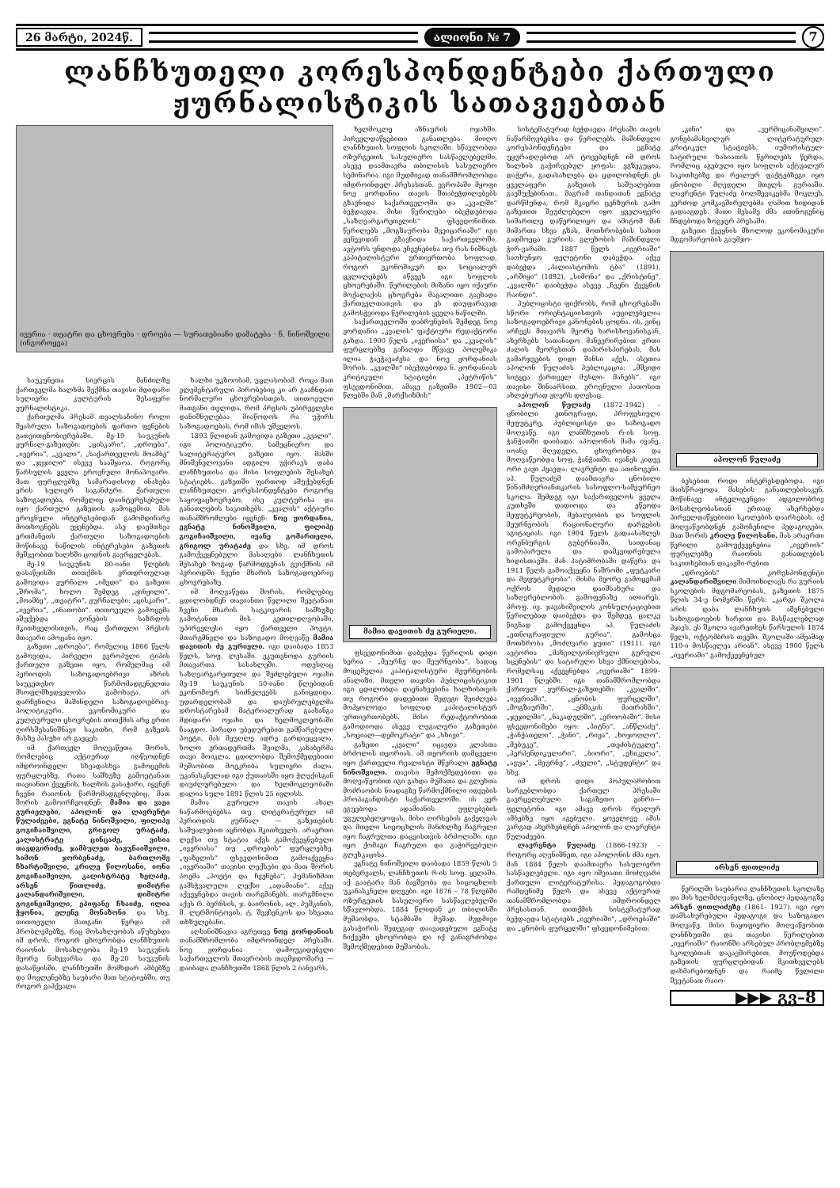26 მარტი, 2024წ. ალიონი № 7 7
ლანჩხუთელი კორესპონდენტები ქართული ჟურნალისტიკის სათავეებთან
ივერია · თეატრი და ცხოვრება · დროება — სურათებიანი დამატება · ნ. ნინოშვილი (ინგოროყვა)
საუკუნეთა სივრცის მანძილზე ქართველმა ხალხმა შექმნა თავისი მდიდარი სულიერი კულტურის შესაფერი ჟურნალისტიკა.
ქართულმა პრესამ თვალსაჩინო როლი შეასრულა საზოგადოების ფართო ფენების გათვითცნობიერებაში. მე-19 საუკუნის ჟურნალ-გაზეთები: „ცისკარი“, „დროება“, „ივერია“, „კვალი“, „საქართველოს მოამბე“ და „ჯეჯილი“ ისევე სააშყაოა, როგორც წარსულის ყველა ეროვნული მონაპოვარი. მათ ფურცლებზე სამარადისოდ ინახება ერის სულიერ საგანძური. ქართული საზოგადოება, რომელიც დაინტერესებული იყო ქართული გაზეთის გამოცემით, მას ეროვნული ინტერესებიდან გამომდინარე მოთხოვნებს უყენებდა. ასე დაემთხვა ერთმანეთს ქართული საზოგადოების მოწინავე ნაწილის ინტერესები გაზეთის მეშვეობით ხალხში ცოდნის გავრცელებას.
მე-19 საუკუნის 80-იანი წლების დასაწყისში თითქმის ერთდროულად გამოვიდა ჟურნალი „იმედი“ და გაზეთი „შრომა“, ხოლო შემდეგ „ჟინჟილი“, „მოამბე“, „თეატრი“, ჟურნალები: „ცისკარი“, „ივერია“, „ინათობი“. თითოეული გამოცემა აშუქებდა გონების საზრდოს მკითხველისთვის, რაც ქართული პრესის მთავარი ამოცანა იყო.
გაზეთი „დროება“, რომელიც 1866 წელს გამოვიდა, პირველი ევროპული ტიპის ქართული გაზეთი იყო, რომელმაც იმ პერიოდის საზოგადოებრივი აზრის საუკეთესო წარმომადგენელთა მსოფლმხედველობა გამოხატა. არ დარჩენილა მაშინდელი საზოგადოებრივ-პოლიტიკური, ეკონომიკური და კულტურული ცხოვრების თითქმის არც ერთი ღირსშესანიშნავი საკითხი, რომ გაზეთს მასზე პასუხი არ გაეცეს.
იმ ქართველ მოღვაწეთა შორის, რომლებიც აქტიურად იღწვოდნენ იმდროინდელი სხვადასხვა გამოცემის ფურცლებზე, რათა საშხუზე გამოეტანათ თავიანთი ქვეყნის, ხალხის გასაჭირი, იყვნენ ჩვენი რაიონის წარმომადგენლებიც. მათ შორის გამოირჩეოდნენ: მამია და ვაჟა გურიელები, აპოლონ და ლავრენტი წულაძეები, ეგნატე ნინოშვილი, ფილიპე გოგიჩაიშვილი, გრიგოლ ურატაძე, კალისტრატე ცინცაძე, ვისია თავდგირიძე, ჯამბულეთ ბაჟუნაიშვილი, სიმონ ჯორბენაძე, ბართლომე ჩხარტიშვილი, კრილე წილოსანი, იონა გოგიჩაიშვილი, კალისტრატე ხელაძე, არსენ წითლიძე, დიმიტრი კალანდარიშვილი, დიმიტრი გოგინეიშვილი, ეპიფანე ჩხაიძე, ილია ჭყონია, ელენე მონაზონი და სხვ. თითოეული მათგანი წერდა იმ პრობლემებზე, რაც მოსახლეობას აწუხებდა იმ დროს, როგორ ცხოვრობდა ლანჩხუთის რაიონის მოსახლეობა მე-19 საუკუნის მეორე ნახევარსა და მე-20 საუკუნის დასაწყისში. ლანჩხუთში მომხდარ ამბებზე და მოვლენებზე საუბარი მათ სტატიებში, თუ როგორ გაჰქვალა
ხალხი უკზოობამ, უცლასობამ. როცა მათ ელემენტარული პირობებიც კი არ გააჩნდათ ნორმალური ცხოვრებისთვის. თითოეული მათგანი თვლიდა, რომ პრესის უპირველესი დანიშნულებაა მიაწოდოს რა უჭირს საზოგადოებას, რომ იმას უშველოს.
1893 წლიდან გამოვიდა გაზეთი „კვალი“. იგი პოლიტიკური, სამეცნიერო და სალიტერატურო გაზეთი იყო. მასში მნიშვნელოვანი ადგილი უჭირავს დაბა ლანჩხუთისა და მისი სოფლების შესახებ სტატიებს. გაზეთში ფართოდ აშუქებდნენ ლანჩხუთელი კორესპონდენტები როგორც საყოფაცხოვრებო, ისე კულტურისა და განათლების საკითხებს. „კვალის“ აქტიური თანამშრომლები იყვნენ: ნოე ჟორდანია, ეგნატე ნინოშვილი, ფილიპე გოგიჩაიშვილი, ივანე გომართელი, გრიგოლ ურატაძე და სხვ. იმ დროს გამოქვეყნებული მასალები ლანჩხუთის შესახებ ზოგად წარმოდგენას გვიქმნის იმ პერიოდში ჩვენი მხარის საზოგადოებრივ ცხოვრებაზე.
იმ მოღვაწეთა შორის, რომლებიც ცდილობდნენ თავიანთი წვლილი შეეტანათ ჩვენი მხარის სატკივარის საშხუზე გამოტანით მის კეთილდღეობაში, უპირველესი იყო ქართველი პოეტი, მთარგმნელი და საზოგადო მოღვაწე მამია დავითის ძე გურიელი. იგი დაიბადა 1853 წელს, სოფ. ლესაში. ეკუთვნოდა გურიის მთავართა სასახლეში. ოდესღაც საზღვარგარეთული და შეძლებული ოჯახი მე-19 საუკუნის 50-იანი წლებიდან ეკონომიურ სიძნელეებს განიცდიდა. უდარდელობამ და დაუსრულებელმა დროსტარებამ მატერიალურად გაახანგა მდიდარი ოჯახი და ხელმოკლეობაში ჩააგდო. პირადი უბედურებით გამწარებული პოეტი, მას მეუღლე ადრე გარდაეცვალა, ხოლო ერთადერთმა შვილმა, კახაბერმა თავი მოიკლა, ცდილობდა შემოქმედებითი მუშაობით მოეკრიბა სულიერი ძალა. უკანასკნელად იგი ქუთაისში იყო ჭლექისგან დაუძლურებული და ხელმოკლეობაში დალია სული 1891 წლის 25 ივლისს.
მამია გურიელი თავის ახალ ნაწარმოებებსა თუ ლიტერატურულ იმ პერიოდის ჟურნალ — გაზეთების საშუალებით აცნობდა მკითხველს. არაერთი ლექსი თუ სტატია აქვს გამოქვეყნებული „ივერიასა“ თუ „დროების“ ფურცლებზე. „ფაზელის“ ფსევდონიმით გამოაქვეყნა „ივერიაში“ თავისი ლექსები და მათ შორის პოემა „პოეტი და ჩვენება“, ჰუმანიზმით გამსჭვალული ლექსი „ადამიანი“. აქვე აქვეყნებდა თავის თარგმანებს. თარგმნილი აქვს რ. ბერნსის, ჯ. ბაირონის, ალ. პუშკინის, მ. ლერმონტოვის, ტ. შევჩენკოს და სხვათა თხზულებანი.
აღსანიშნავია აგრეთვე ნოე ჟორდანიას თანამშრომლობა იმდროინდელ პრესაში. ნოე ჟორდანია - დამოუკიდებელი საქართველოს მთავრობის თავმჯდომარე — დაიბადა ლანჩხუთში 1868 წლის 2 იანვარს,
ხელმოკლე აზნაურის ოჯახში. პირველდაწყებითი განათლება მიიღო ლანჩხუთის სოფლის სკოლაში. სწავლობდა ოზურგეთის სასულიერო სასწავლებელში, ასევე დაამთავრა თბილისის სასულიერო სემინარია. იგი მუდმივად თანამშრომლობდა იმდროინდელ პრესასთან. ევროპაში მყოფი ნოე ჟორდანია თავის შთაბეჭდილებებს გზავნიდა საქართველოში და „კვალში“ ბეჭდავდა. მისი წერილები იბეჭდებოდა „საზღვარგარეთელის“ ფსევდონიმით. წერილებს „მოგზაურობა შვეიცარიაში“ იგი ჟენევიდან გზავნიდა საქართველოში. ავტორს უნდოდა ეჩვენებინა თუ რას ნიშნავს კაპიტალისტური ურთიერთობა სოფლად, როგორ ეკონომიკურ და სოციალურ ცვლილებებს იწვევს იგი სოფლის ცხოვრებაში. წერილების მიზანი იყო იქაური მოქალაქის ცხოვრება მაგალითი გაეხადა ქართველთათვის და ეს დაუფარავად გამოსჭვიოდა წერილების ყველა ნაწილში.
საქართველოში დაბრუნების შემდეგ ნოე ჟორდანია „კვალის“ ფაქტიური რედაქტორი გახდა. 1900 წელს „ივერიისა“ და „კვალის“ ფურცლებზე გაჩაღდა მწვავე პოლემიკა ილია ჭავჭავაძესა და ნოე ჟორდანიას შორის. „კვალში“ იბეჭდებოდა ნ. ჟორდანიას კრიტიკული სტატიები „პეტრიწის“ ფსევდონიმით. ამავე გაზეთში 1902—03 წლებში მან „მარქსიზმის“
მამია დავითის ძე გურიელი.
ფსევდონიმით დაბეჭდა წერილის დიდი სერია - „მეურნე და მეურნეობა“, სადაც მოცემულია კაპიტალისტური მეურნეობის ანალიზი. მთელი თავისი პუბლიცისტიკით იგი ცდილობდა დაენახვებინა ხალხისთვის თუ როგორი დადებითი შედეგი შეიძლება მოჰყოლოდა სოფლად კაპიტალისტურ ურთიერთობებს. მისი რედაქტორობით გამოდიოდა ასევე ლეგალური გაზეთები „სოციალ—დემოკრატი“ და „სხივი“.
გაზეთი „კვალი“ იცავდა კლასთა ბრძოლის თეორიას. ამ თეორიის დამცველი იყო ქართველი რეალისტი მწერალი ეგნატე ნინოშვილი. თავისი შემოქმედებითი და მოღვაწეობით იგი გახდა მუშათა და გლეხთა მოძრაობის ნიადაგზე წარმოქმნილი იდეების პროპაგანდისტი საქართველოში. ის ვერ ეგუებოდა ადამიანის უფლებების უგულებელყოფას, მისი ღირსების გაქელვას და მთელი სიცოცხლის მანძილზე ჩაგრული იყო ჩაგრულთა დაცვისთვის ბრძოლაში. იგი იყო ქომაგი ჩაგრული და გაჭირვებული გლეხკაცისა.
ეგნატე ნინოშვილი დაიბადა 1859 წლის 5 თებერვალს, ლანჩხუთის რ-ის სოფ. ყელაში. აქ გაატარა მან ბავშვობა და სიცოცხლის უკანასკნელი დღეები. იგი 1876 – 78 წლებში ოზურგეთის სასულიერო სასწავლებელში სწავლობდა. 1884 წლიდან კი თბილისში მუშაობდა, სტამბაში მუშად. მუდმივი გასაჭირის შედეგად დაავადებული ეგნატე ჩიქვეში ცხოვრობდა და იქ განაგრძობდა შემოქმედებით მუშაობას.
სისტემატურად ბეჭდავდა პრესაში თავის ნაწარმოებებსა და წერილებს. მაშინდელი კორესპონდენტები და ეგნატე უყურადღებოდ არ ტოვებდნენ იმ დროს ხალხის გაჭირვებულ ყოფას: ეგზეკუცია, დაჭერა, გადასახლება და ცდილობდნენ ეს ყველაფერი გაზეთის საშუალებით გაეშუქებინათ.. მაგრამ თანდათან ეგნატე დარწმუნდა, რომ მკაცრი ცენზურის გამო გაზეთით შეუძლებელი იყო ყველაფერი სიმართლე დაწერილიყო და ამიტომ მან მიმართა სხვა გზას, მოთხრობების სახით გადმოეცა გურიის გლეხობის მაშინდელი ჭირ-ვარამი. 1887 წელს „ივერიაში“ საოხუნჯო ფელეტონი დაბეჭდა. აქვე დაბეჭდა „პალიასტომის ტბა“ (1891), „არშიყი“ (1892), „სიმონა“ და „ქრისტინე“. „კვალში“ დაიბეჭდა ასევე „ჩვენი ქვეყნის რაინდი“.
პუბლიცისტი ფიქრობს, რომ ცხოვრებაში სწორი ორიენტაციისთვის აუცილებელია საზოგადოებრივი კანონების ცოდნა. ის, ვინც არჩევს მთავარს მეორე ხარისხოვანისგან, ახერხებს სათანადო მანევრირებით ერთი ძალის მეორესთან დაპირისპირებას, მას გამარჯვების დიდი შანსი აქვს. ასეთია აპოლონ წულაძის პუბლიკაცია: „მშვიდი სიტყვა ქართველ მუსლი- მანებს“. იგი თავისი შინაარსით, ეროვნული პათოსით ახლებურად ჟღერს დღესაც.
აპოლონ წულაძე (1872-1942) – ცნობილი ეთნოგრაფი, პროფესიული მეფუტკრე, პუბლიცისტი და საზოგადო მოღვაწე. იგი ლანჩხუთის რ-ის სოფ. ჭანჭათში დაიბადა. აპოლონის მამა ივანე, იოანე მღვდელი, ცხოვრობდა და მოღვაწეობდა სოფ. ჭანჭათში. ივანეს კიდევ ორი ვაჟი ჰყავდა: ლავრენტი და ათინოგენი. აპ. წულაძემ დაამთავრა ცნობილი წინამძღვრიანთკარის სასოფლო-სამეურნეო სკოლა. შემდეგ იგი საქართველოს ყველა კუთხეში დადიოდა და ეწეოდა მეფუტკრეობის, მებაღეობის და სოფლის მეურნეობის რაციონალური დარგების აგიტაციას. იგი 1904 წელს გადაასახლეს ორენბურგის გუბერნიაში, საიდანაც გამოპარულა და დამკვიდრებულა ხიდისთავში. მან პატიმრობაში დაწერა და 1911 წელს გამოაქვეყნა ნაშრომი „ფუტკარი და მეფუტკრეობა“. მისმა მეორე გამოცემამ ოქროს მედალი დაიმსახურა და საზღვრებლობის გამოფენაზე აღიარეს. პროფ. ივ. ჯავახიშვილის კონსულტაციებით წერილებად დაიბეჭდა და შემდეგ ცალკე წიგნად გამოქვეყნდა აპ. წულაძის „ეთნოგრაფიული გურია“. გამოსცა მოთხრობა „მოძღვარი ყუთი“ (1911). იგი ავტორია „მახვილგონივრული გურული სცენების“ და სატირული სხვა ქმნილებისა, რომელსაც აქვეყნებდა „ივერიაში“ 1899–1901 წლებში. იგი თანამშრომლობდა ქართულ ჟურნალ-გაზეთებში: „კვალში“, „ივერიაში“, „ცნობის ფურცელში“, „მოგზაურში“, „ემმაკის მათრახში“, „ჯეჯილში“, „ნაკადულში“, „ეროობაში“. მისი ფსევდონიმები იყო: „პიტნა“, „ანწლაძე“, „ჭანჭათელი“, „ჭანი“, „რიჟა“, „ხოჯოღლო“, „მებუკე“, „თეძისტუკლე“, „პერპენდიკულარი“, „ბიორი“, „ეხიკელა“, „ავუა“, „მეურნე“, „ძველი“, „სტუდენტი“ და სხვ.
იმ დროს დიდი პოპულარობით სარგებლობდა ქართულ პრესაში გავრცელებული საგაზეთო ჟანრი— ფელეტონი. იგი ამავე დროს რეალურ ამბებზე იყო აგებული. ყოველივე ამას კარგად ახერხებდნენ აპოლონ და ლავრენტი წულაძეები.
ლავრენტი წულაძე (1866-1923) –როგორც აღვნიშნეთ, იგი აპოლონის ძმა იყო. მან 1884 წელს დაამთავრა სასულიერო სასწავლებელი. იგი იყო იშვიათი მოძღვარი ქართული ლიტერატურისა. პედაგოგობდა რამდენიმე წელს და ასევე აქტიურად თანამშრომლობდა იმდროინდელ პრესასთან. თითქმის სისტემატურად ბეჭდავდა სტატიებს „ივერიაში“, „დროებაში“ და „ცნობის ფურცელში“ ფსევდონიმებით:
„კინი“ და „ვერმიცანაშვილი“. გონებამახვილურ ლიტერატურულ- კრიტიკულ სტატიებს, იუმორისტულ-სატირული ხასიათის წერილებს წერდა, რომლიც აგებული იყო სოფლის აქტუალურ საკითხებზე და რეალურ ფაქტებზეგი იყო ცნობილი მღვდელი მთელს გურიაში. ლავრენტი წულაძე ბოლშევიკებმა მოკლეს, კერძოდ კომკავშირელებმა ღამით ხიდიდან გადააგდეს. მათი მესამე ძმა ათინოგენიც ჩნდებოდა ზოგჯერ პრესაში.
გაზეთი ქვეყნის მხოლოდ ეკონომიკური მდგომარეობის გაუმჯო-
აპოლონ წულაძე
ბესებით როდი ინტერესდებოდა. იგი მიისწრაფოდა მასების განათლებისაკენ. მოწინავე ინტელიგენცია ადგილობრივ მოსახლეობასთან ერთად ახერხებდა პირველდაწყებითი სკოლების დაარსებას. აქ მოღვაწეობდნენ გამოჩენილი პედაგოგები, მათ შორის კრილე წილოსანი. მას არაერთი წერილი გამოუქვეყნებია „ივერიის“ ფურცლებზე რაიონის განათლების საკითხებთან დაკავში-რებით
„დროების“ კორესპონდენტი კალანდარიშვილი მიმოიხილავს რა გურიის სკოლების მდგომარეობას, გაზეთის 1875 წლის 34-ე ნომერში წერს: „კარგი შკოლა არის დაბა ლანჩხუთს აშენებული საზოგადოების ხარჯით და მასწავლებლად ჰყავს, ეს შკოლა ავარეთხეს წარსულის 1874 წელს, ოქტომბრის თვეში. შკოლაში ამჟამად 110-ი მოსწავლეა არიან“. ასევე 1900 წელს „ივერიაში“ გამოქვეყნებულ
არსენ ფითლიძე
წერილში საუბარია ლანჩხუთის სკოლაზე და მის ხელმძღვანელზე, ცნობილ პედაგოგზე არსენ ფითლიძეზე (1861- 1927). იგი იყო დამსახურებული პედაგოგი და საზოგადო მოღვაწე. მისი ნაყოფიერი მოღვაწეობით ლანჩხუთში და თავისი წერილებით „ივერიაში“ რაიონში არსებულ პრობლემებზე სკოლებთან დაკავშირებით, მოუწოდებდა გაზეთის ფურცლებიდან მკითხველებს დახმარებოდნენ და რაიმე წვლილი შეეტანათ რაიო-
▶▶▶ გვ–8